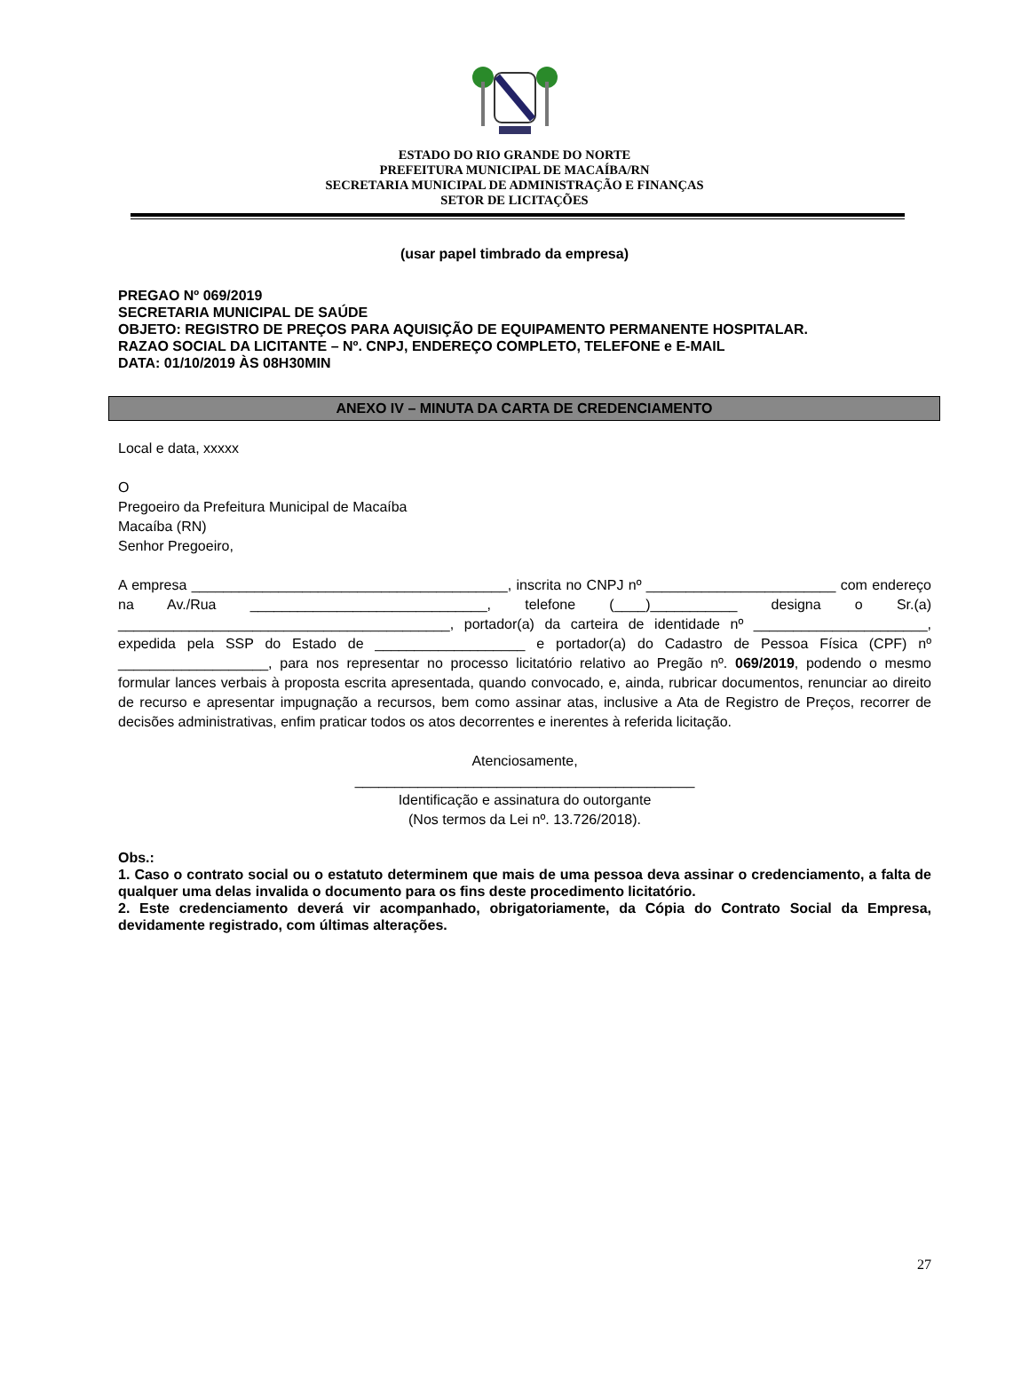ESTADO DO RIO GRANDE DO NORTE
PREFEITURA MUNICIPAL DE MACAÍBA/RN
SECRETARIA MUNICIPAL DE ADMINISTRAÇÃO E FINANÇAS
SETOR DE LICITAÇÕES
(usar papel timbrado da empresa)
PREGAO Nº 069/2019
SECRETARIA MUNICIPAL DE SAÚDE
OBJETO: REGISTRO DE PREÇOS PARA AQUISIÇÃO DE EQUIPAMENTO PERMANENTE HOSPITALAR.
RAZAO SOCIAL DA LICITANTE – Nº. CNPJ, ENDEREÇO COMPLETO, TELEFONE e E-MAIL
DATA: 01/10/2019 ÀS 08H30MIN
ANEXO IV – MINUTA DA CARTA DE CREDENCIAMENTO
Local e data, xxxxx
O
Pregoeiro da Prefeitura Municipal de Macaíba
Macaíba (RN)
Senhor Pregoeiro,
A empresa ________________________________________, inscrita no CNPJ nº ________________________ com endereço na Av./Rua ______________________________, telefone (____)___________ designa o Sr.(a) __________________________________________, portador(a) da carteira de identidade nº ______________________, expedida pela SSP do Estado de ___________________ e portador(a) do Cadastro de Pessoa Física (CPF) nº ___________________, para nos representar no processo licitatório relativo ao Pregão nº. 069/2019, podendo o mesmo formular lances verbais à proposta escrita apresentada, quando convocado, e, ainda, rubricar documentos, renunciar ao direito de recurso e apresentar impugnação a recursos, bem como assinar atas, inclusive a Ata de Registro de Preços, recorrer de decisões administrativas, enfim praticar todos os atos decorrentes e inerentes à referida licitação.
Atenciosamente,
___________________________________________
Identificação e assinatura do outorgante
(Nos termos da Lei nº. 13.726/2018).
Obs.:
1. Caso o contrato social ou o estatuto determinem que mais de uma pessoa deva assinar o credenciamento, a falta de qualquer uma delas invalida o documento para os fins deste procedimento licitatório.
2. Este credenciamento deverá vir acompanhado, obrigatoriamente, da Cópia do Contrato Social da Empresa, devidamente registrado, com últimas alterações.
27